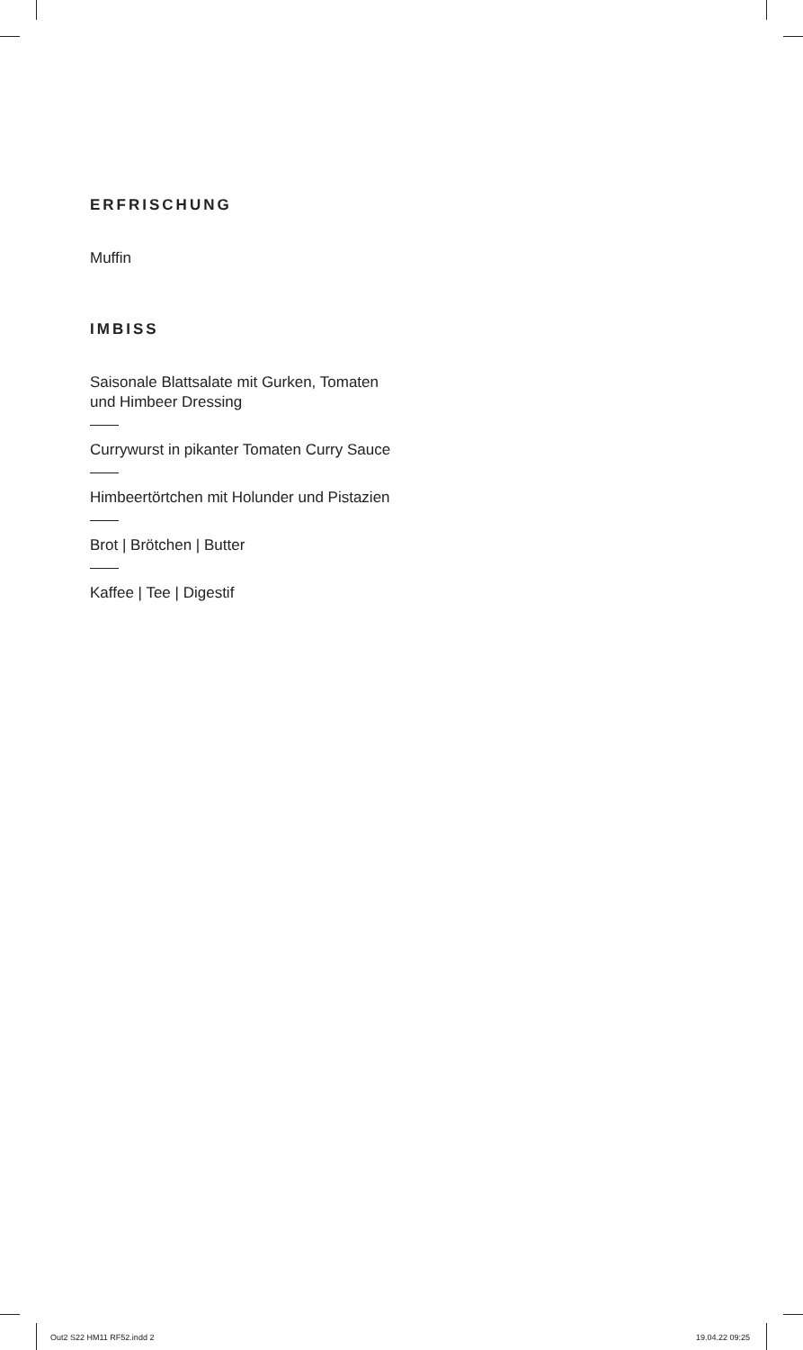ERFRISCHUNG
Muffin
IMBISS
Saisonale Blattsalate mit Gurken, Tomaten
und Himbeer Dressing
Currywurst in pikanter Tomaten Curry Sauce
Himbeertörtchen mit Holunder und Pistazien
Brot | Brötchen | Butter
Kaffee | Tee | Digestif
Out2 S22 HM11 RF52.indd 2 19.04.22 09:25